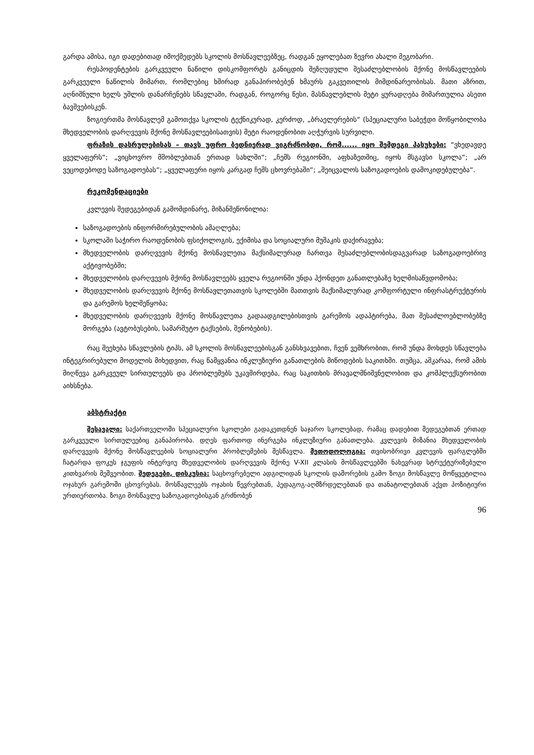გარდა ამისა, იგი დადებითად იმოქმედებს სკოლის მოსწავლეებზეც, რადგან ეყოლებათ ზევრი ახალი მეგობარი.
რესპოდენტების გარკვეული ნაწილი დისკომფორტს განიცდის შეზღუდული შესაძლებლობის მქონე მოსწავლეების გარკვეული ნაწილის მიმართ, რომლებიც ხშირად განაპირობებენ ხმაურს გაკვეთილის მიმდინარეობისას. მათი აზრით, აღნიშნული ხელს უშლის დანარჩენებს სწავლაში, რადგან, როგორც წესი, მასწავლებლის მეტი ყურადღება მიმართულია ასეთი ბავშვებისკენ.
ზოგიერთმა მოსწავლემ გამოთქვა სკოლის ტექნიკურად, კერძოდ, „ბრაელერების“ (სპეციალური საბეჭდი მოწყობილობა მხედველობის დარღვევის მქონე მოსწავლეებისათვის) მეტი რაოდენობით აღჭურვის სურვილი.
ფრაზის დასრულებისას – თავს უფრო ბედნიერად ვიგრძნობდი, რომ...... იყო შემდეგი პასუხები: “ვხედავდე ყველაფერს“; „ვიცხოვრო მშობლებთან ერთად სახლში“; „ჩემს რეგიონში, აფხაზეთშიც, იყოს მსგავსი სკოლა“; „არ ვეცოდებოდე საზოგადოებას“; „ყველაფერი იყოს კარგად ჩემს ცხოვრებაში“; „შეიცვალოს საზოგადოების დამოკიდებულება“.
რეკომენდაციები
კვლევის შედეგებიდან გამომდინარე, მიზანშეწონილია:
საზოგადოების ინფორმირებულობის ამაღლება;
სკოლაში საჭირო რაოდენობის ფსიქოლოგის, ექიმისა და სოციალური მუშაკის დაქირავება;
მხედველობის დარღვევის მქონე მოსწავლეთა მაქსიმალურად ჩართვა შესაძლებლობისდაგვარად საზოგადოებრივ აქტივობებში;
მხედველობის დარღვევის მქონე მოსწავლეებს ყველა რეგიონში უნდა ჰქონდეთ განათლებაზე ხელმისაწვდომობა;
მხედველობის დარღვევის მქონე მოსწავლეთათვის სკოლებში მათთვის მაქსიმალურად კომფორტული ინფრასტრუქტურის და გარემოს ხელშეწყობა;
მხედველობის დარღვევის მქონე მოსწავლეთა გადაადგილებისთვის გარემოს ადაპტირება, მათ შესაძლოებლობებზე მორგება (ავტობუსების, სამარშუტო ტაქსების, შენობების).
რაც შეეხება სწავლების ტიპს, ამ სკოლის მოსწავლეებისგან განსხვავებით, ჩვენ ვემხრობით, რომ უნდა მოხდეს სწავლება ინტეგრირებული მოდელის მიხედვით, რაც წამყვანია ინკლუზიური განათლების მიწოდების საკითხში. თუმცა, აშკარაა, რომ ამის მიღწევა გარკვეულ სირთულეებს და პრობლემებს უკავშირდება, რაც საკითხის მრავალმნიშვნელობით და კომპლექსურობით აიხსნება.
აბსტრაქტი
შესავალი: საქართველოში სპეციალური სკოლები გადაკეთდნენ საჯარო სკოლებად, რამაც დადებით შედეგებთან ერთად გარკვეული სირთულეებიც განაპირობა. დღეს ფართოდ ინერგება ინკლუზიური განათლება. კვლევის მიზანია მხედველობის დარღვევის მქონე მოსწავლეების სოციალური პრობლემების შესწავლა. მეთოდოლოგია: თვისობრივი კვლევის ფარგლებში ჩატარდა ფოკუს ჯგუფის ინტერვიუ მხედველობის დარღვევის მქონე V-XII კლასის მოსწავლეებში ნახევრად სტრუქტურიზებული კითხვარის მეშვეობით. შედეგები, დისკუსია: საცხოვრებელი ადგილიდან სკოლის დაშორების გამო ზოგი მოსწავლე მოწყვეტილია ოჯახურ გარემოში ცხოვრებას. მოსწავლეებს ოჯახის წევრებთან, პედაგოგ-აღმზრდელებთან და თანატოლებთან აქვთ პოზიტიური ურთიერთობა. ზოგი მოსწავლე საზოგადოებისგან გრძნობენ
96